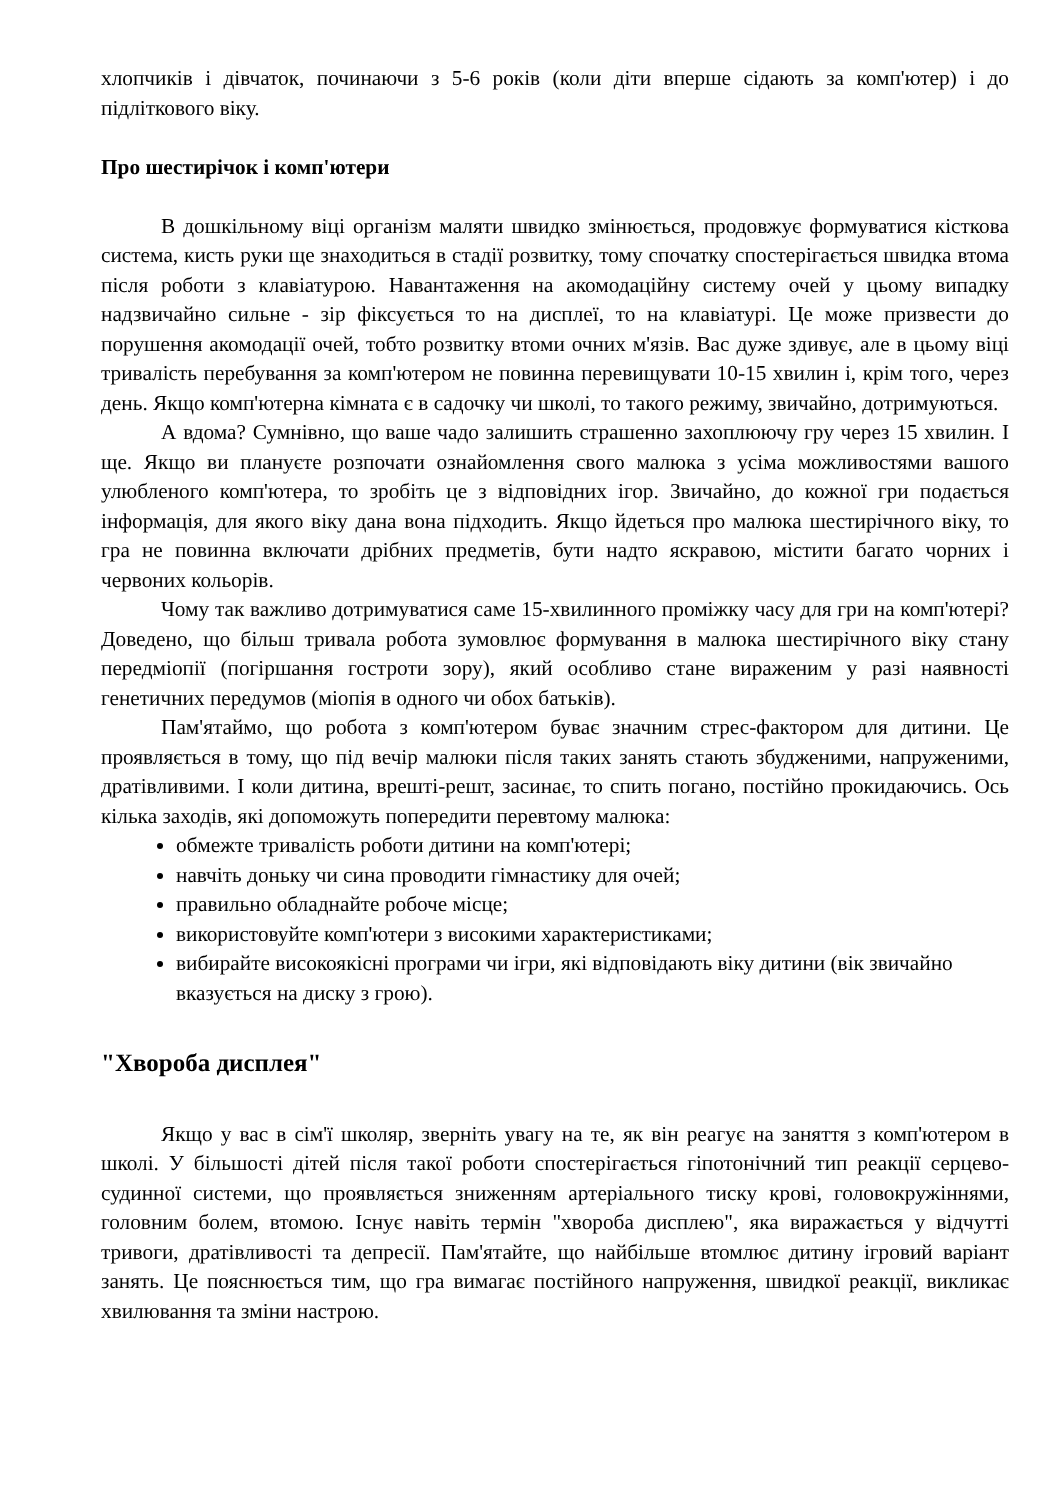хлопчиків і дівчаток, починаючи з 5-6 років (коли діти вперше сідають за комп'ютер) і до підліткового віку.
Про шестирічок і комп'ютери
В дошкільному віці організм маляти швидко змінюється, продовжує формуватися кісткова система, кисть руки ще знаходиться в стадії розвитку, тому спочатку спостерігається швидка втома після роботи з клавіатурою. Навантаження на акомодаційну систему очей у цьому випадку надзвичайно сильне - зір фіксується то на дисплеї, то на клавіатурі. Це може призвести до порушення акомодації очей, тобто розвитку втоми очних м'язів. Вас дуже здивує, але в цьому віці тривалість перебування за комп'ютером не повинна перевищувати 10-15 хвилин і, крім того, через день. Якщо комп'ютерна кімната є в садочку чи школі, то такого режиму, звичайно, дотримуються.
А вдома? Сумнівно, що ваше чадо залишить страшенно захоплюючу гру через 15 хвилин. І ще. Якщо ви плануєте розпочати ознайомлення свого малюка з усіма можливостями вашого улюбленого комп'ютера, то зробіть це з відповідних ігор. Звичайно, до кожної гри подається інформація, для якого віку дана вона підходить. Якщо йдеться про малюка шестирічного віку, то гра не повинна включати дрібних предметів, бути надто яскравою, містити багато чорних і червоних кольорів.
Чому так важливо дотримуватися саме 15-хвилинного проміжку часу для гри на комп'ютері? Доведено, що більш тривала робота зумовлює формування в малюка шестирічного віку стану передміопії (погіршання гостроти зору), який особливо стане вираженим у разі наявності генетичних передумов (міопія в одного чи обох батьків).
Пам'ятаймо, що робота з комп'ютером буває значним стрес-фактором для дитини. Це проявляється в тому, що під вечір малюки після таких занять стають збудженими, напруженими, дратівливими. І коли дитина, врешті-решт, засинає, то спить погано, постійно прокидаючись. Ось кілька заходів, які допоможуть попередити перевтому малюка:
обмежте тривалість роботи дитини на комп'ютері;
навчіть доньку чи сина проводити гімнастику для очей;
правильно обладнайте робоче місце;
використовуйте комп'ютери з високими характеристиками;
вибирайте високоякісні програми чи ігри, які відповідають віку дитини (вік звичайно вказується на диску з грою).
"Хвороба дисплея"
Якщо у вас в сім'ї школяр, зверніть увагу на те, як він реагує на заняття з комп'ютером в школі. У більшості дітей після такої роботи спостерігається гіпотонічний тип реакції серцево-судинної системи, що проявляється зниженням артеріального тиску крові, головокружіннями, головним болем, втомою. Існує навіть термін "хвороба дисплею", яка виражається у відчутті тривоги, дратівливості та депресії. Пам'ятайте, що найбільше втомлює дитину ігровий варіант занять. Це пояснюється тим, що гра вимагає постійного напруження, швидкої реакції, викликає хвилювання та зміни настрою.